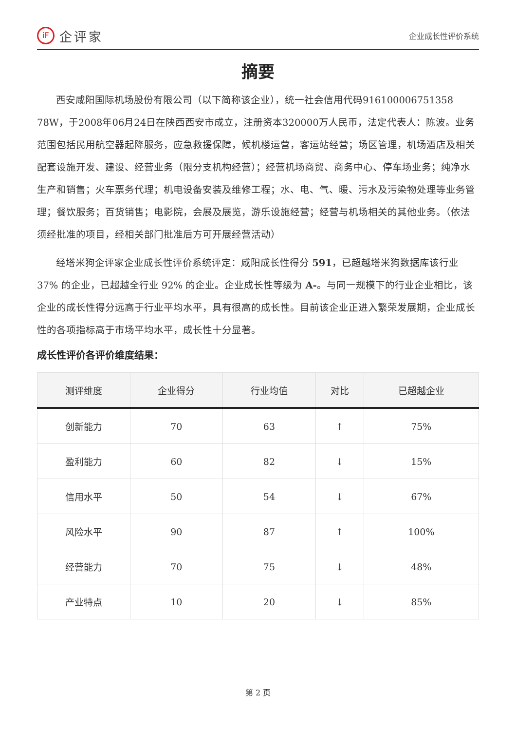iF 企评家
企业成长性评价系统
摘要
西安咸阳国际机场股份有限公司（以下简称该企业），统一社会信用代码916100006751358 78W，于2008年06月24日在陕西西安市成立，注册资本320000万人民币，法定代表人：陈波。业务范围包括民用航空器起降服务，应急救援保障，候机楼运营，客运站经营；场区管理，机场酒店及相关配套设施开发、建设、经营业务（限分支机构经营）；经营机场商贸、商务中心、停车场业务；纯净水生产和销售；火车票务代理；机电设备安装及维修工程；水、电、气、暖、污水及污染物处理等业务管理；餐饮服务；百货销售；电影院，会展及展览，游乐设施经营；经营与机场相关的其他业务。（依法须经批准的项目，经相关部门批准后方可开展经营活动）
经塔米狗企评家企业成长性评价系统评定：咸阳成长性得分 591，已超越塔米狗数据库该行业 37% 的企业，已超越全行业 92% 的企业。企业成长性等级为 A-。与同一规模下的行业企业相比，该企业的成长性得分远高于行业平均水平，具有很高的成长性。目前该企业正进入繁荣发展期，企业成长性的各项指标高于市场平均水平，成长性十分显著。
成长性评价各评价维度结果：
| 测评维度 | 企业得分 | 行业均值 | 对比 | 已超越企业 |
| --- | --- | --- | --- | --- |
| 创新能力 | 70 | 63 | ↑ | 75% |
| 盈利能力 | 60 | 82 | ↓ | 15% |
| 信用水平 | 50 | 54 | ↓ | 67% |
| 风险水平 | 90 | 87 | ↑ | 100% |
| 经营能力 | 70 | 75 | ↓ | 48% |
| 产业特点 | 10 | 20 | ↓ | 85% |
第 2 页